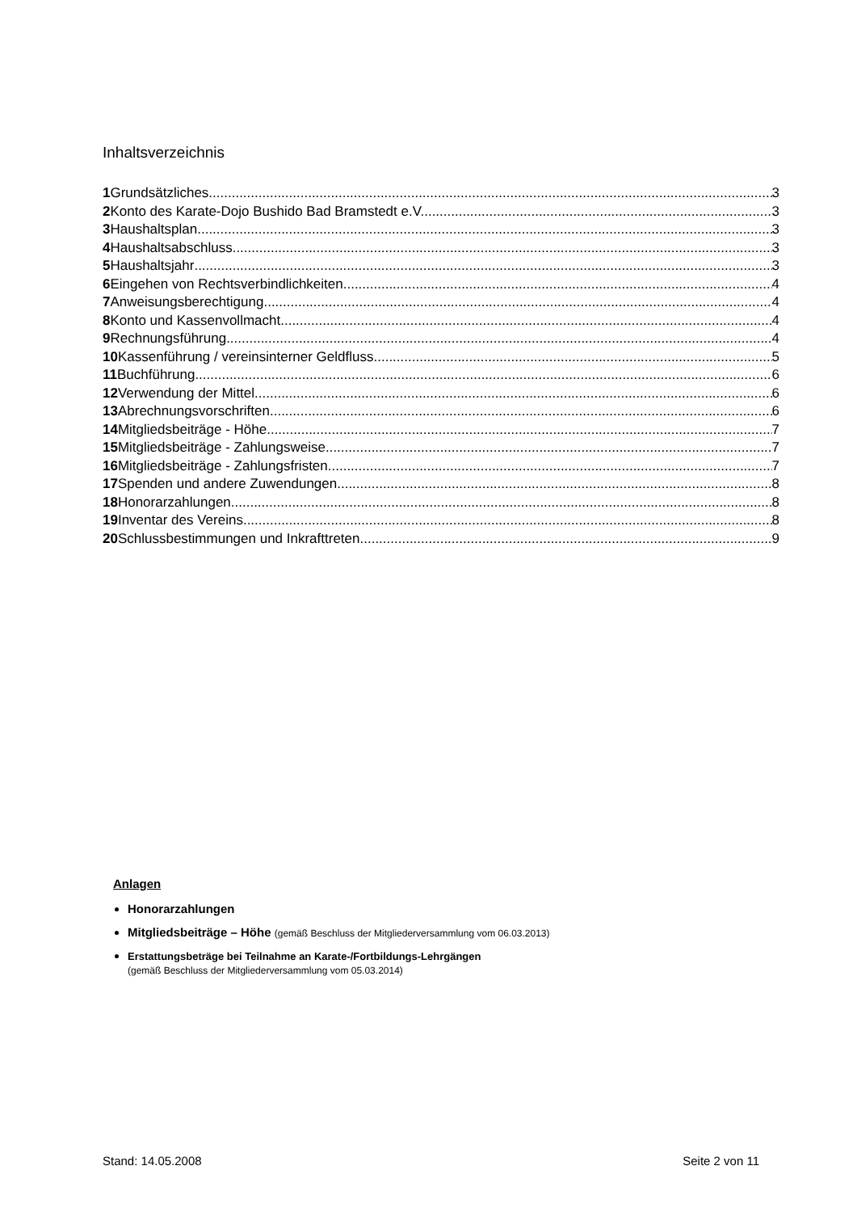Inhaltsverzeichnis
1 Grundsätzliches 3
2 Konto des Karate-Dojo Bushido Bad Bramstedt e.V. 3
3 Haushaltsplan 3
4 Haushaltsabschluss 3
5 Haushaltsjahr 3
6 Eingehen von Rechtsverbindlichkeiten 4
7 Anweisungsberechtigung 4
8 Konto und Kassenvollmacht 4
9 Rechnungsführung 4
10 Kassenführung / vereinsinterner Geldfluss 5
11 Buchführung 6
12 Verwendung der Mittel 6
13 Abrechnungsvorschriften 6
14 Mitgliedsbeiträge - Höhe 7
15 Mitgliedsbeiträge - Zahlungsweise 7
16 Mitgliedsbeiträge - Zahlungsfristen 7
17 Spenden und andere Zuwendungen 8
18 Honorarzahlungen 8
19 Inventar des Vereins 8
20 Schlussbestimmungen und Inkrafttreten 9
Anlagen
Honorarzahlungen
Mitgliedsbeiträge – Höhe (gemäß Beschluss der Mitgliederversammlung vom 06.03.2013)
Erstattungsbeträge bei Teilnahme an Karate-/Fortbildungs-Lehrgängen
(gemäß Beschluss der Mitgliederversammlung vom 05.03.2014)
Stand: 14.05.2008 Seite 2 von 11